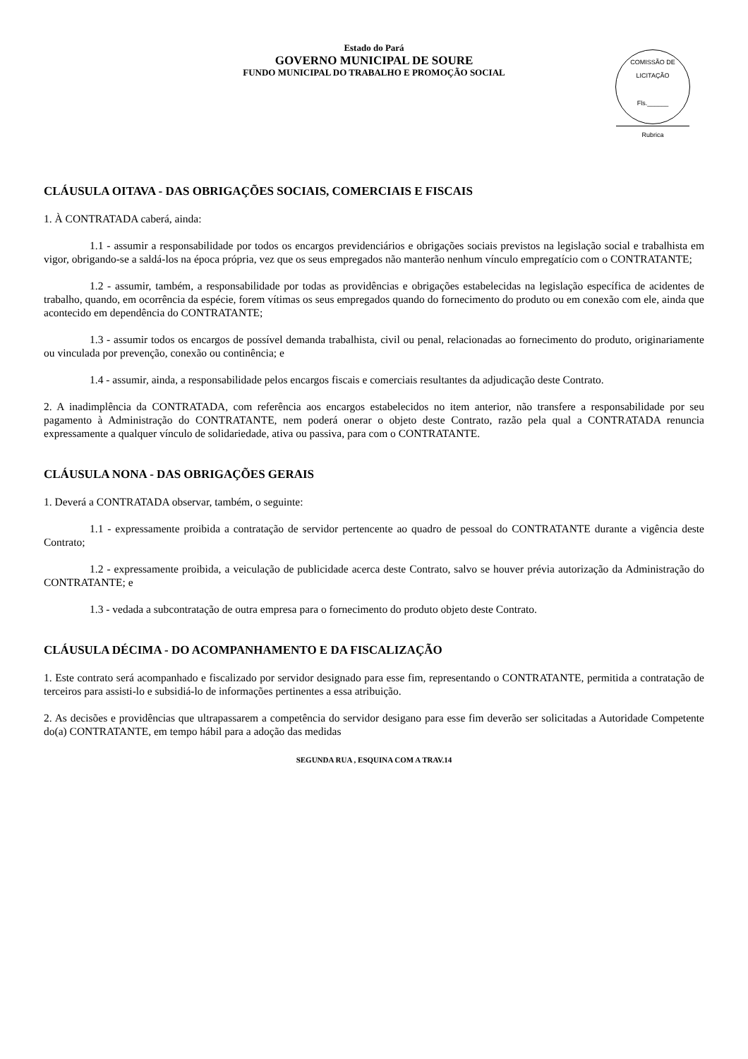Estado do Pará
GOVERNO MUNICIPAL DE SOURE
FUNDO MUNICIPAL DO TRABALHO E PROMOÇÃO SOCIAL
COMISSÃO DE LICITAÇÃO
Fls.______
Rubrica
CLÁUSULA OITAVA - DAS OBRIGAÇÕES SOCIAIS, COMERCIAIS E FISCAIS
1. À CONTRATADA caberá, ainda:
1.1 - assumir a responsabilidade por todos os encargos previdenciários e obrigações sociais previstos na legislação social e trabalhista em vigor, obrigando-se a saldá-los na época própria, vez que os seus empregados não manterão nenhum vínculo empregatício com o CONTRATANTE;
1.2 - assumir, também, a responsabilidade por todas as providências e obrigações estabelecidas na legislação específica de acidentes de trabalho, quando, em ocorrência da espécie, forem vítimas os seus empregados quando do fornecimento do produto ou em conexão com ele, ainda que acontecido em dependência do CONTRATANTE;
1.3 - assumir todos os encargos de possível demanda trabalhista, civil ou penal, relacionadas ao fornecimento do produto, originariamente ou vinculada por prevenção, conexão ou continência; e
1.4 - assumir, ainda, a responsabilidade pelos encargos fiscais e comerciais resultantes da adjudicação deste Contrato.
2. A inadimplência da CONTRATADA, com referência aos encargos estabelecidos no item anterior, não transfere a responsabilidade por seu pagamento à Administração do CONTRATANTE, nem poderá onerar o objeto deste Contrato, razão pela qual a CONTRATADA renuncia expressamente a qualquer vínculo de solidariedade, ativa ou passiva, para com o CONTRATANTE.
CLÁUSULA NONA - DAS OBRIGAÇÕES GERAIS
1. Deverá a CONTRATADA observar, também, o seguinte:
1.1 - expressamente proibida a contratação de servidor pertencente ao quadro de pessoal do CONTRATANTE durante a vigência deste Contrato;
1.2 - expressamente proibida, a veiculação de publicidade acerca deste Contrato, salvo se houver prévia autorização da Administração do CONTRATANTE; e
1.3 - vedada a subcontratação de outra empresa para o fornecimento do produto objeto deste Contrato.
CLÁUSULA DÉCIMA - DO ACOMPANHAMENTO E DA FISCALIZAÇÃO
1. Este contrato será acompanhado e fiscalizado por servidor designado para esse fim, representando o CONTRATANTE, permitida a contratação de terceiros para assisti-lo e subsidiá-lo de informações pertinentes a essa atribuição.
2. As decisões e providências que ultrapassarem a competência do servidor desigano para esse fim deverão ser solicitadas a Autoridade Competente do(a) CONTRATANTE, em tempo hábil para a adoção das medidas
SEGUNDA RUA , ESQUINA COM A TRAV.14